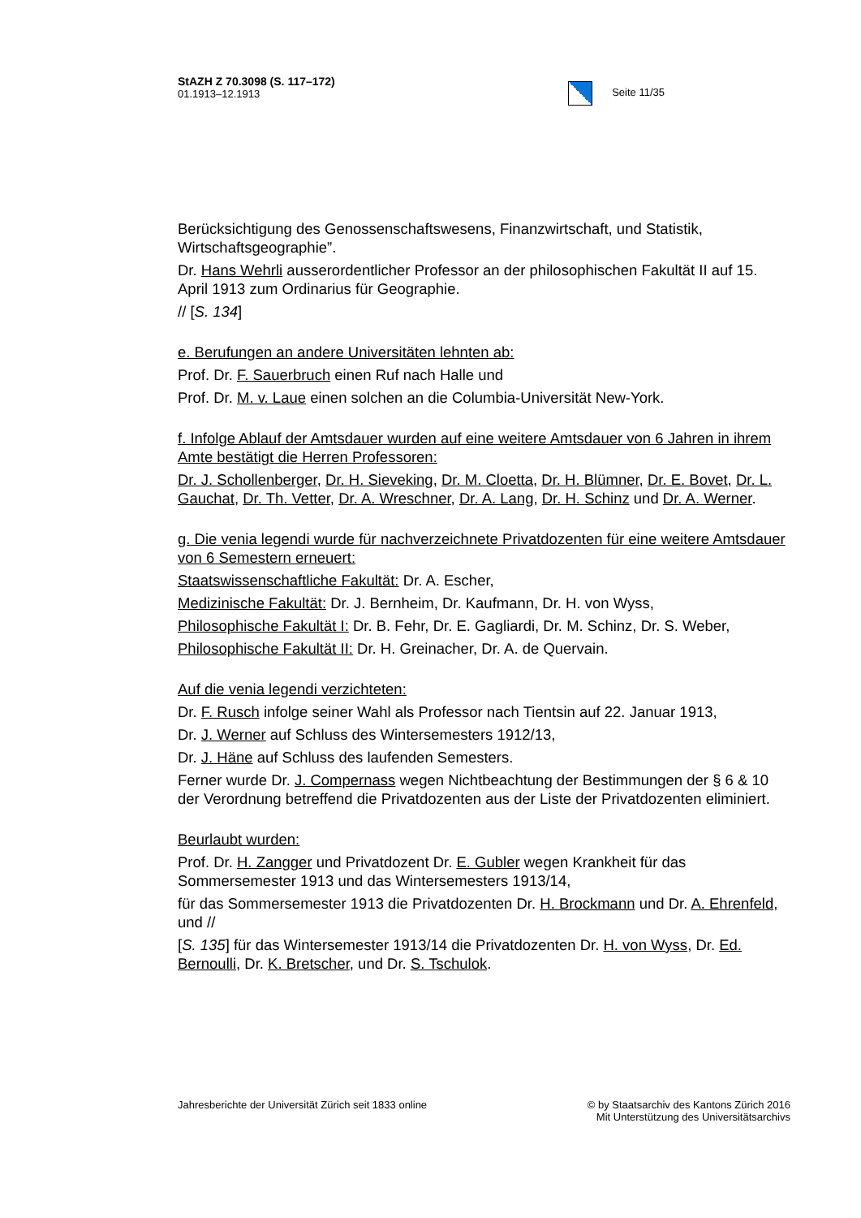StAZH Z 70.3098 (S. 117–172)
01.1913–12.1913
Seite 11/35
Berücksichtigung des Genossenschaftswesens, Finanzwirtschaft, und Statistik, Wirtschaftsgeographie”.
Dr. Hans Wehrli ausserordentlicher Professor an der philosophischen Fakultät II auf 15. April 1913 zum Ordinarius für Geographie.
// [S. 134]
e. Berufungen an andere Universitäten lehnten ab:
Prof. Dr. F. Sauerbruch einen Ruf nach Halle und
Prof. Dr. M. v. Laue einen solchen an die Columbia-Universität New-York.
f. Infolge Ablauf der Amtsdauer wurden auf eine weitere Amtsdauer von 6 Jahren in ihrem Amte bestätigt die Herren Professoren:
Dr. J. Schollenberger, Dr. H. Sieveking, Dr. M. Cloetta, Dr. H. Blümner, Dr. E. Bovet, Dr. L. Gauchat, Dr. Th. Vetter, Dr. A. Wreschner, Dr. A. Lang, Dr. H. Schinz und Dr. A. Werner.
g. Die venia legendi wurde für nachverzeichnete Privatdozenten für eine weitere Amtsdauer von 6 Semestern erneuert:
Staatswissenschaftliche Fakultät: Dr. A. Escher,
Medizinische Fakultät: Dr. J. Bernheim, Dr. Kaufmann, Dr. H. von Wyss,
Philosophische Fakultät I: Dr. B. Fehr, Dr. E. Gagliardi, Dr. M. Schinz, Dr. S. Weber,
Philosophische Fakultät II: Dr. H. Greinacher, Dr. A. de Quervain.
Auf die venia legendi verzichteten:
Dr. F. Rusch infolge seiner Wahl als Professor nach Tientsin auf 22. Januar 1913,
Dr. J. Werner auf Schluss des Wintersemesters 1912/13,
Dr. J. Häne auf Schluss des laufenden Semesters.
Ferner wurde Dr. J. Compernass wegen Nichtbeachtung der Bestimmungen der § 6 & 10 der Verordnung betreffend die Privatdozenten aus der Liste der Privatdozenten eliminiert.
Beurlaubt wurden:
Prof. Dr. H. Zangger und Privatdozent Dr. E. Gubler wegen Krankheit für das Sommersemester 1913 und das Wintersemesters 1913/14,
für das Sommersemester 1913 die Privatdozenten Dr. H. Brockmann und Dr. A. Ehrenfeld, und //
[S. 135] für das Wintersemester 1913/14 die Privatdozenten Dr. H. von Wyss, Dr. Ed. Bernoulli, Dr. K. Bretscher, und Dr. S. Tschulok.
Jahresberichte der Universität Zürich seit 1833 online
© by Staatsarchiv des Kantons Zürich 2016
Mit Unterstützung des Universitätsarchivs